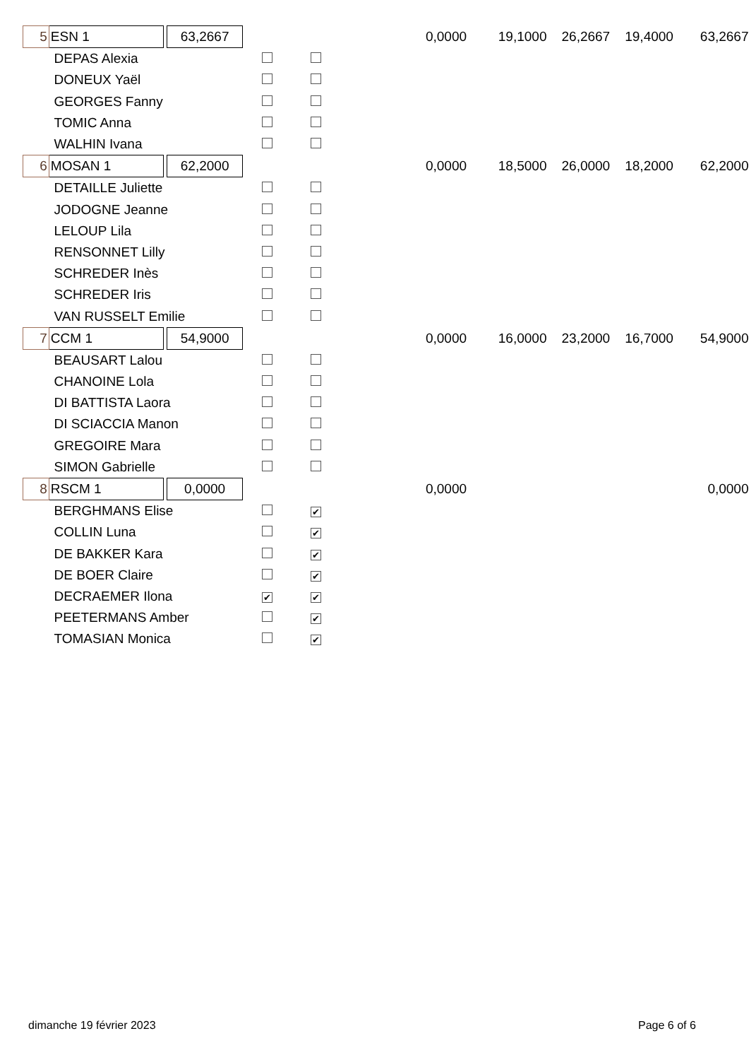| 5 | ESN 1 | | 63,2667 | | | 0,0000 | 19,1000 | 26,2667 | 19,4000 | 63,2667 |
| DEPAS Alexia | | | | | | | | | | |
| DONEUX Yaël | | | | | | | | | | |
| GEORGES Fanny | | | | | | | | | | |
| TOMIC Anna | | | | | | | | | | |
| WALHIN Ivana | | | | | | | | | | |
| 6 | MOSAN 1 | | 62,2000 | | | 0,0000 | 18,5000 | 26,0000 | 18,2000 | 62,2000 |
| DETAILLE Juliette | | | | | | | | | | |
| JODOGNE Jeanne | | | | | | | | | | |
| LELOUP Lila | | | | | | | | | | |
| RENSONNET Lilly | | | | | | | | | | |
| SCHREDER Inès | | | | | | | | | | |
| SCHREDER Iris | | | | | | | | | | |
| VAN RUSSELT Emilie | | | | | | | | | | |
| 7 | CCM 1 | | 54,9000 | | | 0,0000 | 16,0000 | 23,2000 | 16,7000 | 54,9000 |
| BEAUSART Lalou | | | | | | | | | | |
| CHANOINE Lola | | | | | | | | | | |
| DI BATTISTA Laora | | | | | | | | | | |
| DI SCIACCIA Manon | | | | | | | | | | |
| GREGOIRE Mara | | | | | | | | | | |
| SIMON Gabrielle | | | | | | | | | | |
| 8 | RSCM 1 | | 0,0000 | | | 0,0000 | | | | 0,0000 |
| BERGHMANS Elise | | | | | ✔ | | | | | |
| COLLIN Luna | | | | | ✔ | | | | | |
| DE BAKKER Kara | | | | | ✔ | | | | | |
| DE BOER Claire | | | | | ✔ | | | | | |
| DECRAEMER Ilona | | | | ✔ | ✔ | | | | | |
| PEETERMANS Amber | | | | | ✔ | | | | | |
| TOMASIAN Monica | | | | | ✔ | | | | | |
dimanche 19 février 2023 Page 6 of 6